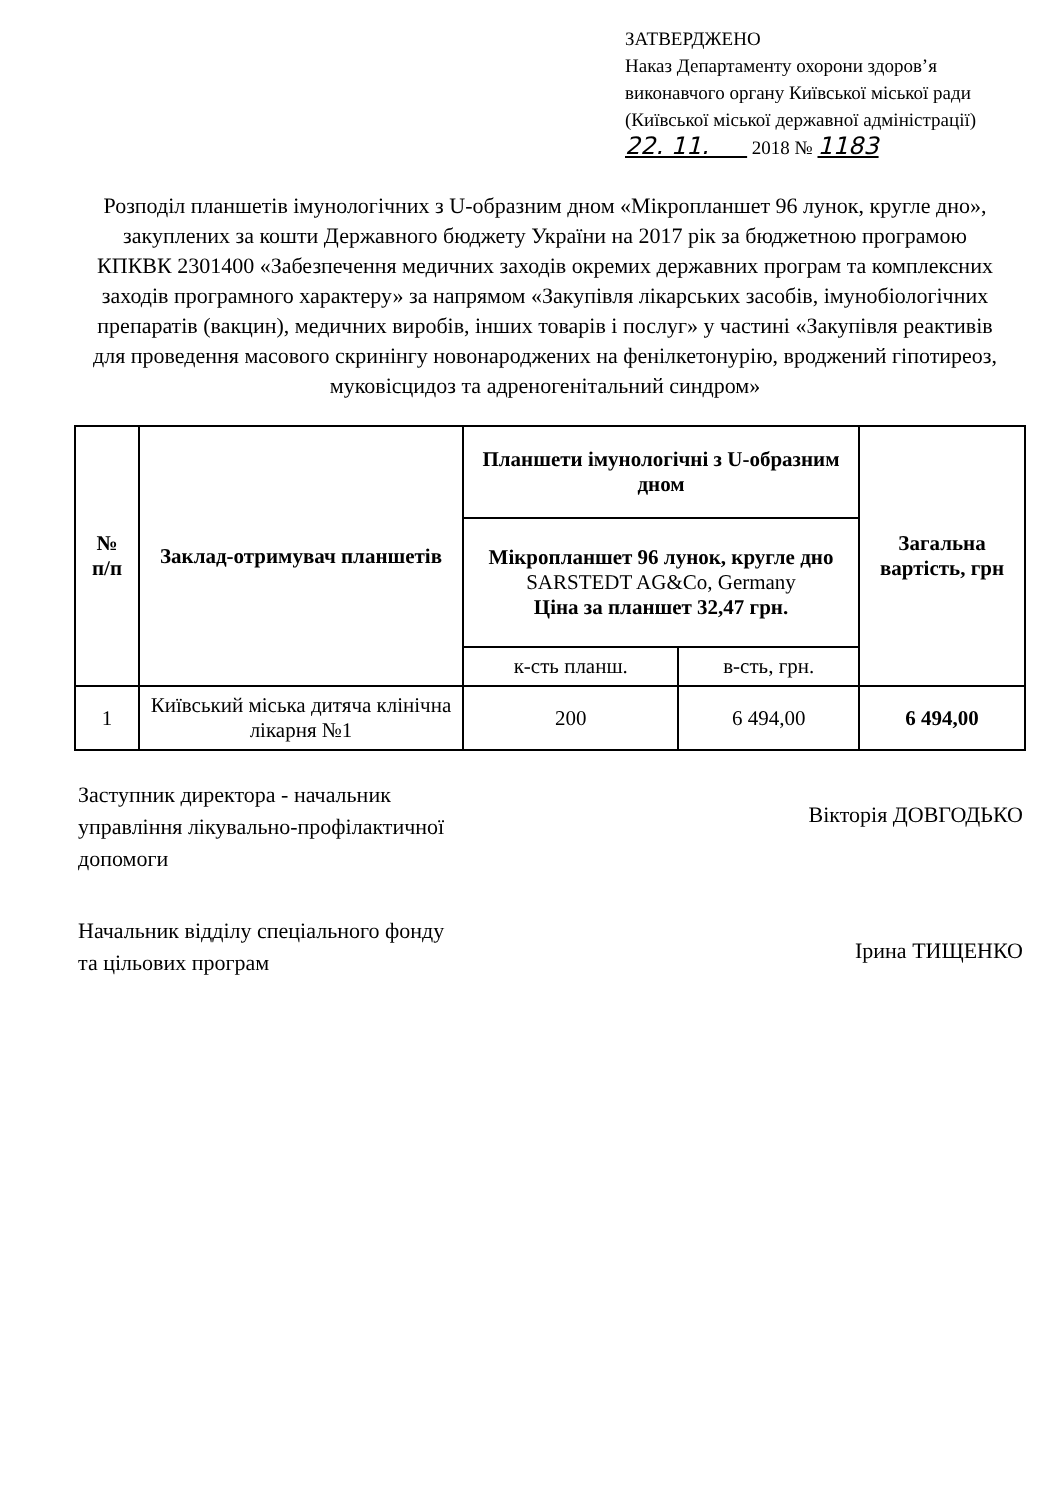ЗАТВЕРДЖЕНО
Наказ Департаменту охорони здоров’я виконавчого органу Київської міської ради (Київської міської державної адміністрації)
22. 11. 2018 № 1183
Розподіл планшетів імунологічних з U-образним дном «Мікропланшет 96 лунок, кругле дно», закуплених за кошти Державного бюджету України на 2017 рік за бюджетною програмою КПКВК 2301400 «Забезпечення медичних заходів окремих державних програм та комплексних заходів програмного характеру» за напрямом «Закупівля лікарських засобів, імунобіологічних препаратів (вакцин), медичних виробів, інших товарів і послуг» у частині «Закупівля реактивів для проведення масового скринінгу новонароджених на фенілкетонурію, вроджений гіпотиреоз, муковісцидоз та адреногенітальний синдром»
| № п/п | Заклад-отримувач планшетів | Планшети імунологічні з U-образним дном | | Загальна вартість, грн |
| --- | --- | --- | --- | --- |
| | | Мікропланшет 96 лунок, кругле дно SARSTEDT AG&Co, Germany Ціна за планшет 32,47 грн. | | |
| | | к-сть планш. | в-сть, грн. | |
| 1 | Київський міська дитяча клінічна лікарня №1 | 200 | 6 494,00 | 6 494,00 |
Заступник директора - начальник управління лікувально-профілактичної допомоги
Вікторія ДОВГОДЬКО
Начальник відділу спеціального фонду та цільових програм
Ірина ТИЩЕНКО